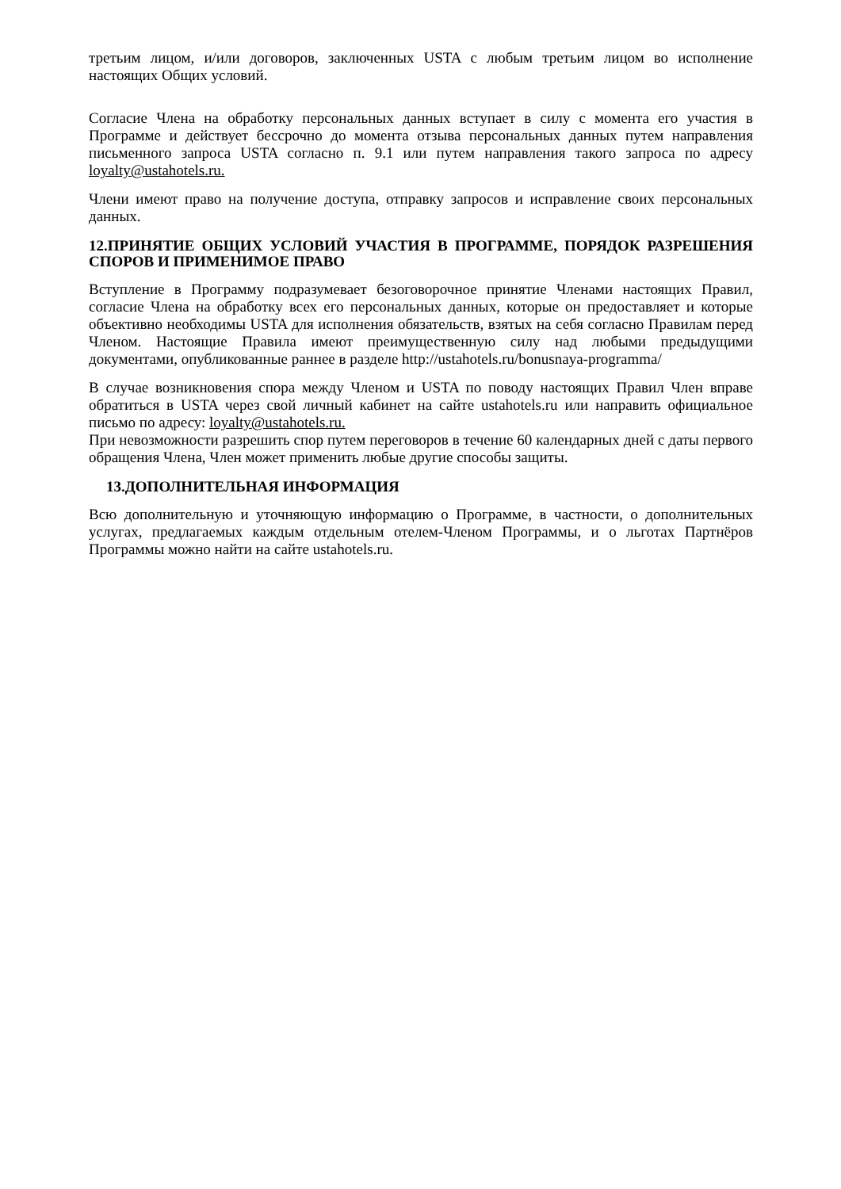третьим лицом, и/или договоров, заключенных USTA с любым третьим лицом во исполнение настоящих Общих условий.
Согласие Члена на обработку персональных данных вступает в силу с момента его участия в Программе и действует бессрочно до момента отзыва персональных данных путем направления письменного запроса USTA согласно п. 9.1 или путем направления такого запроса по адресу loyalty@ustahotels.ru.
Члени имеют право на получение доступа, отправку запросов и исправление своих персональных данных.
12.ПРИНЯТИЕ ОБЩИХ УСЛОВИЙ УЧАСТИЯ В ПРОГРАММЕ, ПОРЯДОК РАЗРЕШЕНИЯ СПОРОВ И ПРИМЕНИМОЕ ПРАВО
Вступление в Программу подразумевает безоговорочное принятие Членами настоящих Правил, согласие Члена на обработку всех его персональных данных, которые он предоставляет и которые объективно необходимы USTA для исполнения обязательств, взятых на себя согласно Правилам перед Членом. Настоящие Правила имеют преимущественную силу над любыми предыдущими документами, опубликованные раннее в разделе http://ustahotels.ru/bonusnaya-programma/
В случае возникновения спора между Членом и USTA по поводу настоящих Правил Член вправе обратиться в USTA через свой личный кабинет на сайте ustahotels.ru или направить официальное письмо по адресу: loyalty@ustahotels.ru.
При невозможности разрешить спор путем переговоров в течение 60 календарных дней с даты первого обращения Члена, Член может применить любые другие способы защиты.
13.ДОПОЛНИТЕЛЬНАЯ ИНФОРМАЦИЯ
Всю дополнительную и уточняющую информацию о Программе, в частности, о дополнительных услугах, предлагаемых каждым отдельным отелем-Членом Программы, и о льготах Партнёров Программы можно найти на сайте ustahotels.ru.